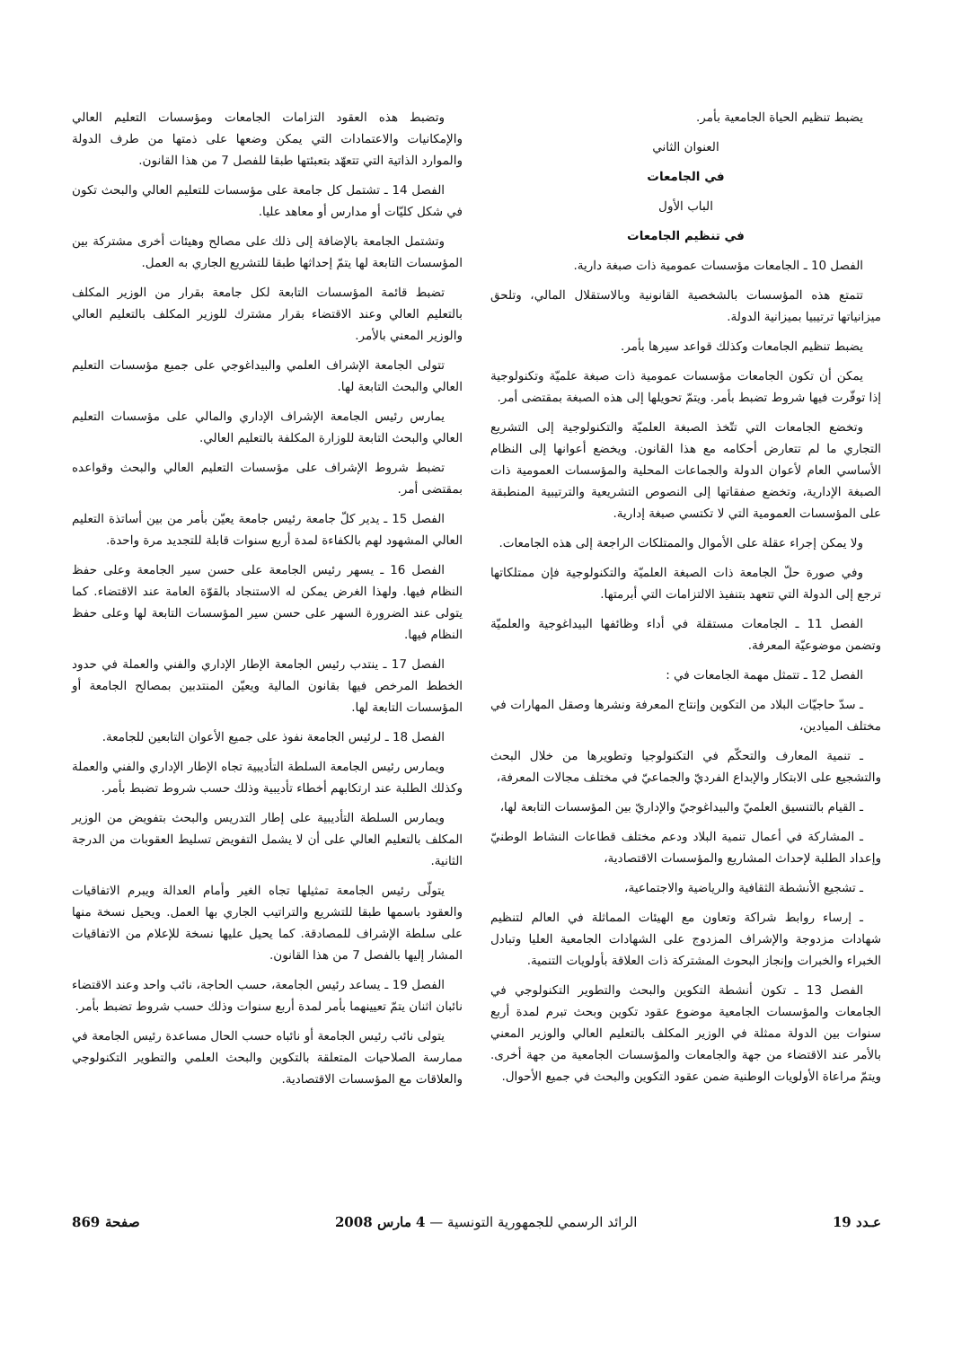يضبط تنظيم الحياة الجامعية بأمر.
العنوان الثاني
في الجامعات
الباب الأول
في تنظيم الجامعات
الفصل 10 ـ الجامعات مؤسسات عمومية ذات صبغة دارية.
تتمتع هذه المؤسسات بالشخصية القانونية وبالاستقلال المالي، وتلحق ميزانياتها ترتيبيا بميزانية الدولة.
يضبط تنظيم الجامعات وكذلك قواعد سيرها بأمر.
يمكن أن تكون الجامعات مؤسسات عمومية ذات صبغة علميّة وتكنولوجية إذا توفّرت فيها شروط تضبط بأمر. ويتمّ تحويلها إلى هذه الصبغة بمقتضى أمر.
وتخضع الجامعات التي تتّخذ الصبغة العلميّة والتكنولوجية إلى التشريع التجاري ما لم تتعارض أحكامه مع هذا القانون. ويخضع أعوانها إلى النظام الأساسي العام لأعوان الدولة والجماعات المحلية والمؤسسات العمومية ذات الصبغة الإدارية، وتخضع صفقاتها إلى النصوص التشريعية والترتيبية المنطبقة على المؤسسات العمومية التي لا تكتسي صبغة إدارية.
ولا يمكن إجراء عقلة على الأموال والممتلكات الراجعة إلى هذه الجامعات.
وفي صورة حلّ الجامعة ذات الصبغة العلميّة والتكنولوجية فإن ممتلكاتها ترجع إلى الدولة التي تتعهد بتنفيذ الالتزامات التي أبرمتها.
الفصل 11 ـ الجامعات مستقلة في أداء وظائفها البيداغوجية والعلميّة وتضمن موضوعيّة المعرفة.
الفصل 12 ـ تتمثل مهمة الجامعات في :
ـ سدّ حاجيّات البلاد من التكوين وإنتاج المعرفة ونشرها وصقل المهارات في مختلف الميادين،
ـ تنمية المعارف والتحكّم في التكنولوجيا وتطويرها من خلال البحث والتشجيع على الابتكار والإبداع الفرديّ والجماعيّ في مختلف مجالات المعرفة،
ـ القيام بالتنسيق العلميّ والبيداغوجيّ والإداريّ بين المؤسسات التابعة لها،
ـ المشاركة في أعمال تنمية البلاد ودعم مختلف قطاعات النشاط الوطنيّ وإعداد الطلبة لإحداث المشاريع والمؤسسات الاقتصادية،
ـ تشجيع الأنشطة الثقافية والرياضية والاجتماعية،
ـ إرساء روابط شراكة وتعاون مع الهيئات المماثلة في العالم لتنظيم شهادات مزدوجة والإشراف المزدوج على الشهادات الجامعية العليا وتبادل الخبراء والخبرات وإنجاز البحوث المشتركة ذات العلاقة بأولويات التنمية.
الفصل 13 ـ تكون أنشطة التكوين والبحث والتطوير التكنولوجي في الجامعات والمؤسسات الجامعية موضوع عقود تكوين وبحث تبرم لمدة أربع سنوات بين الدولة ممثلة في الوزير المكلف بالتعليم العالي والوزير المعني بالأمر عند الاقتضاء من جهة والجامعات والمؤسسات الجامعية من جهة أخرى. ويتمّ مراعاة الأولويات الوطنية ضمن عقود التكوين والبحث في جميع الأحوال.
وتضبط هذه العقود التزامات الجامعات ومؤسسات التعليم العالي والإمكانيات والاعتمادات التي يمكن وضعها على ذمتها من طرف الدولة والموارد الذاتية التي تتعهّد بتعبئتها طبقا للفصل 7 من هذا القانون.
الفصل 14 ـ تشتمل كل جامعة على مؤسسات للتعليم العالي والبحث تكون في شكل كليّات أو مدارس أو معاهد عليا.
وتشتمل الجامعة بالإضافة إلى ذلك على مصالح وهيئات أخرى مشتركة بين المؤسسات التابعة لها يتمّ إحداثها طبقا للتشريع الجاري به العمل.
تضبط قائمة المؤسسات التابعة لكل جامعة بقرار من الوزير المكلف بالتعليم العالي وعند الاقتضاء بقرار مشترك للوزير المكلف بالتعليم العالي والوزير المعني بالأمر.
تتولى الجامعة الإشراف العلمي والبيداغوجي على جميع مؤسسات التعليم العالي والبحث التابعة لها.
يمارس رئيس الجامعة الإشراف الإداري والمالي على مؤسسات التعليم العالي والبحث التابعة للوزارة المكلفة بالتعليم العالي.
تضبط شروط الإشراف على مؤسسات التعليم العالي والبحث وقواعده بمقتضى أمر.
الفصل 15 ـ يدير كلّ جامعة رئيس جامعة يعيّن بأمر من بين أساتذة التعليم العالي المشهود لهم بالكفاءة لمدة أربع سنوات قابلة للتجديد مرة واحدة.
الفصل 16 ـ يسهر رئيس الجامعة على حسن سير الجامعة وعلى حفظ النظام فيها. ولهذا الغرض يمكن له الاستنجاد بالقوّة العامة عند الاقتضاء. كما يتولى عند الضرورة السهر على حسن سير المؤسسات التابعة لها وعلى حفظ النظام فيها.
الفصل 17 ـ ينتدب رئيس الجامعة الإطار الإداري والفني والعملة في حدود الخطط المرخص فيها بقانون المالية ويعيّن المنتدبين بمصالح الجامعة أو المؤسسات التابعة لها.
الفصل 18 ـ لرئيس الجامعة نفوذ على جميع الأعوان التابعين للجامعة.
ويمارس رئيس الجامعة السلطة التأديبية تجاه الإطار الإداري والفني والعملة وكذلك الطلبة عند ارتكابهم أخطاء تأديبية وذلك حسب شروط تضبط بأمر.
ويمارس السلطة التأديبية على إطار التدريس والبحث بتفويض من الوزير المكلف بالتعليم العالي على أن لا يشمل التفويض تسليط العقوبات من الدرجة الثانية.
يتولّى رئيس الجامعة تمثيلها تجاه الغير وأمام العدالة ويبرم الاتفاقيات والعقود باسمها طبقا للتشريع والتراتيب الجاري بها العمل. ويحيل نسخة منها على سلطة الإشراف للمصادقة. كما يحيل عليها نسخة للإعلام من الاتفاقيات المشار إليها بالفصل 7 من هذا القانون.
الفصل 19 ـ يساعد رئيس الجامعة، حسب الحاجة، نائب واحد وعند الاقتضاء نائبان اثنان يتمّ تعيينهما بأمر لمدة أربع سنوات وذلك حسب شروط تضبط بأمر.
يتولى نائب رئيس الجامعة أو نائباه حسب الحال مساعدة رئيس الجامعة في ممارسة الصلاحيات المتعلقة بالتكوين والبحث العلمي والتطوير التكنولوجي والعلاقات مع المؤسسات الاقتصادية.
عـدد 19 الرائد الرسمي للجمهورية التونسية — 4 مارس 2008 صفحة 869